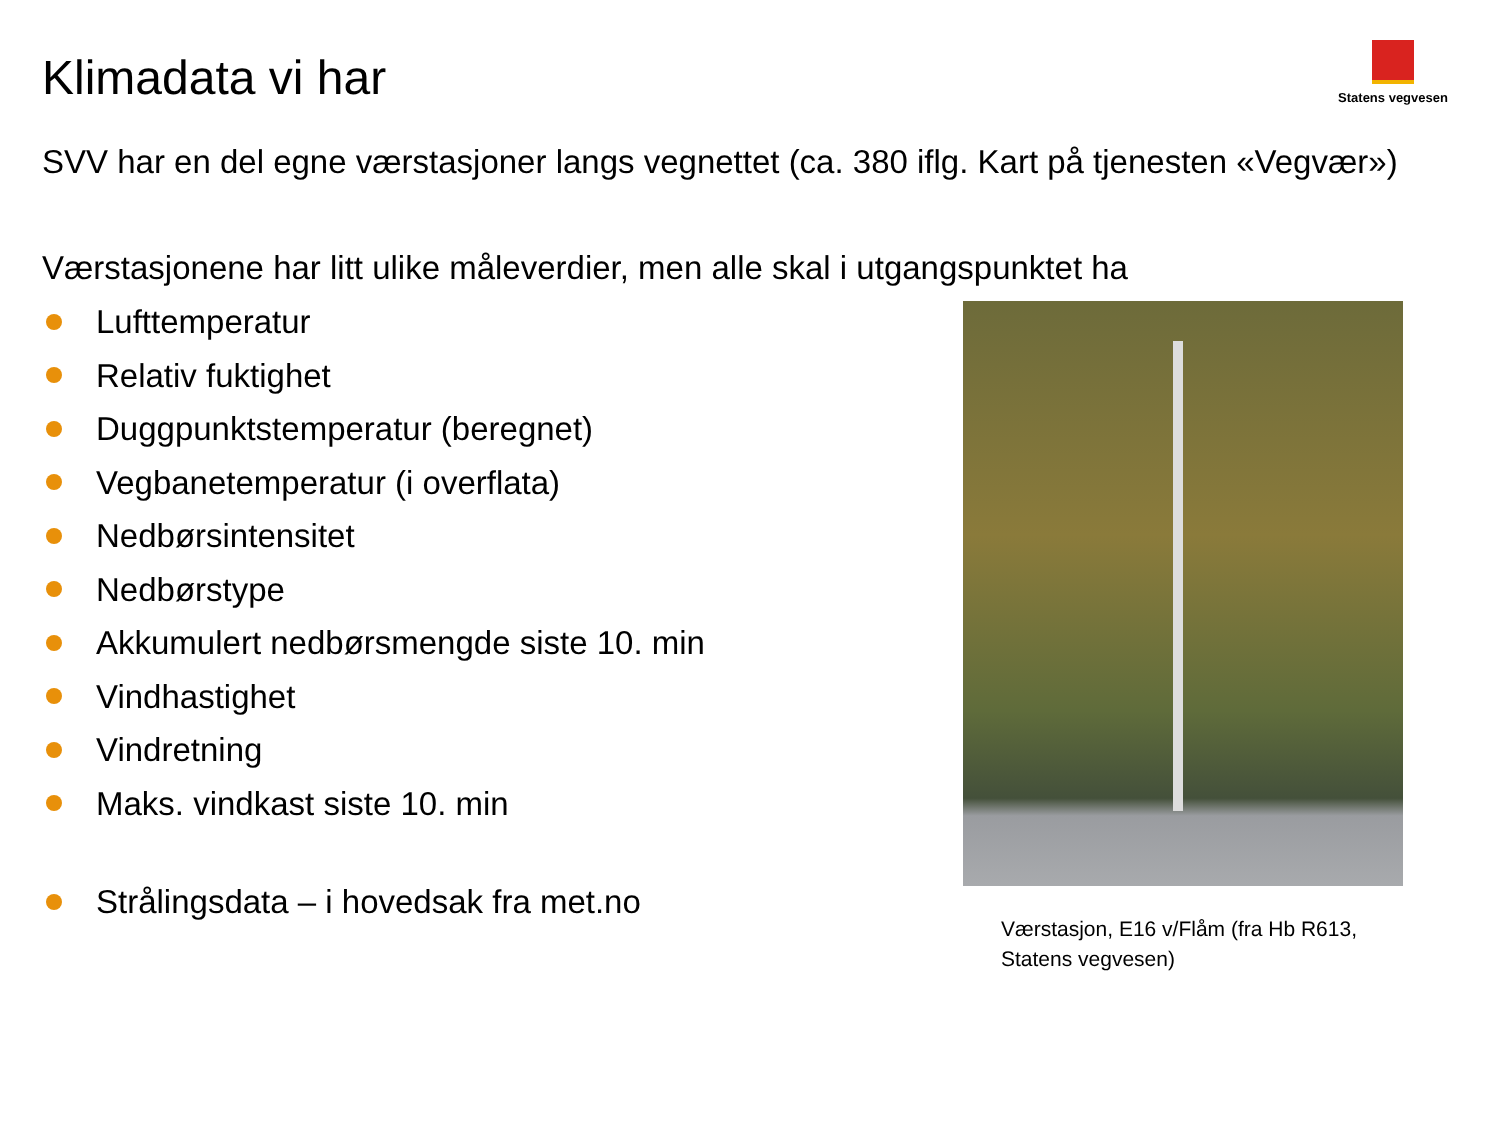Klimadata vi har
Statens vegvesen
SVV har en del egne værstasjoner langs vegnettet (ca. 380 iflg. Kart på tjenesten «Vegvær»)
Værstasjonene har litt ulike måleverdier, men alle skal i utgangspunktet ha
Lufttemperatur
Relativ fuktighet
Duggpunktstemperatur (beregnet)
Vegbanetemperatur (i overflata)
Nedbørsintensitet
Nedbørstype
Akkumulert nedbørsmengde siste 10. min
Vindhastighet
Vindretning
Maks. vindkast siste 10. min
Strålingsdata – i hovedsak fra met.no
Værstasjon, E16 v/Flåm (fra Hb R613, Statens vegvesen)